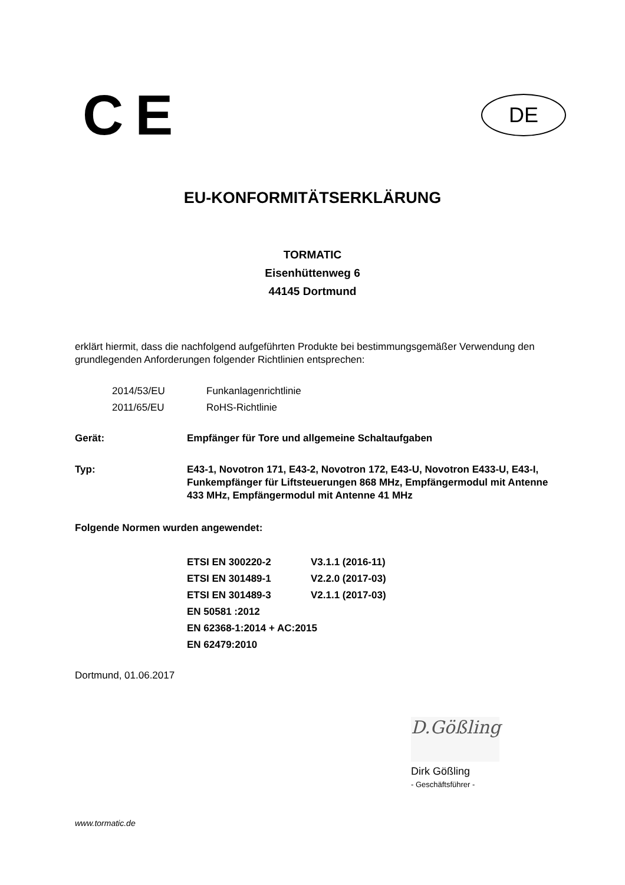CE
DE
EU-KONFORMITÄTSERKLÄRUNG
TORMATIC
Eisenhüttenweg 6
44145 Dortmund
erklärt hiermit, dass die nachfolgend aufgeführten Produkte bei bestimmungsgemäßer Verwendung den grundlegenden Anforderungen folgender Richtlinien entsprechen:
2014/53/EU Funkanlagenrichtlinie
2011/65/EU RoHS-Richtlinie
Gerät: Empfänger für Tore und allgemeine Schaltaufgaben
Typ: E43-1, Novotron 171, E43-2, Novotron 172, E43-U, Novotron E433-U, E43-I, Funkempfänger für Liftsteuerungen 868 MHz, Empfängermodul mit Antenne 433 MHz, Empfängermodul mit Antenne 41 MHz
Folgende Normen wurden angewendet:
ETSI EN 300220-2 V3.1.1 (2016-11)
ETSI EN 301489-1 V2.2.0 (2017-03)
ETSI EN 301489-3 V2.1.1 (2017-03)
EN 50581 :2012
EN 62368-1:2014 + AC:2015
EN 62479:2010
Dortmund, 01.06.2017
D.Gößling
Dirk Gößling
- Geschäftsführer -
www.tormatic.de